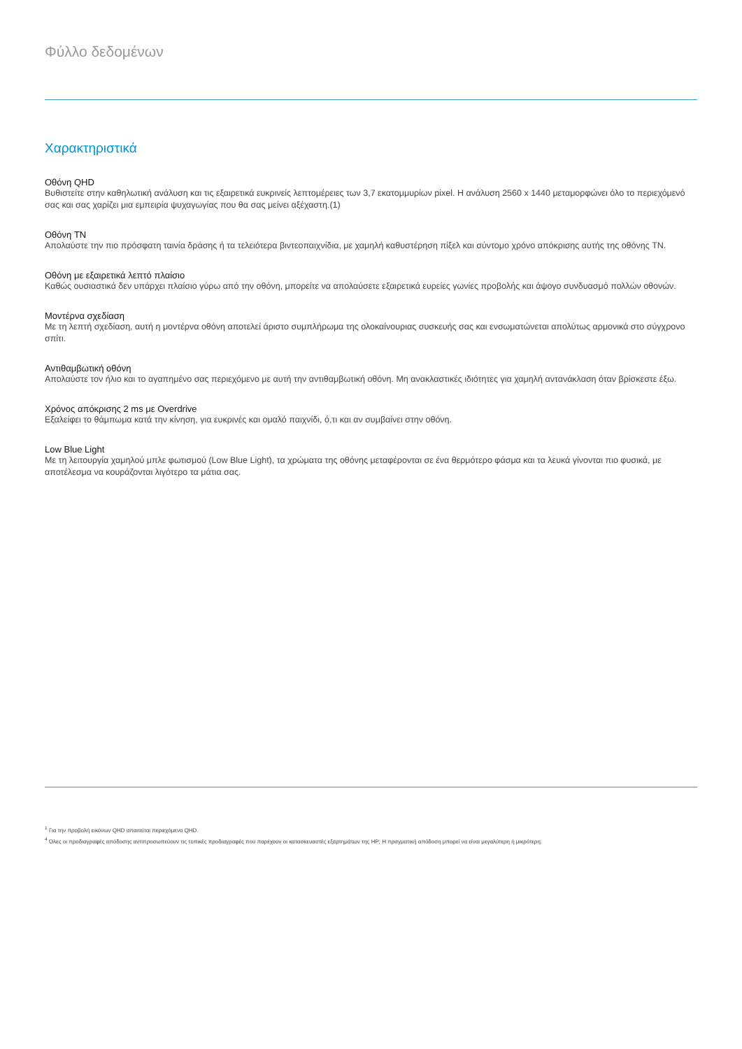Φύλλο δεδομένων
Χαρακτηριστικά
Οθόνη QHD
Βυθιστείτε στην καθηλωτική ανάλυση και τις εξαιρετικά ευκρινείς λεπτομέρειες των 3,7 εκατομμυρίων pixel. Η ανάλυση 2560 x 1440 μεταμορφώνει όλο το περιεχόμενό σας και σας χαρίζει μια εμπειρία ψυχαγωγίας που θα σας μείνει αξέχαστη.(1)
Οθόνη TN
Απολαύστε την πιο πρόσφατη ταινία δράσης ή τα τελειότερα βιντεοπαιχνίδια, με χαμηλή καθυστέρηση πίξελ και σύντομο χρόνο απόκρισης αυτής της οθόνης TN.
Οθόνη με εξαιρετικά λεπτό πλαίσιο
Καθώς ουσιαστικά δεν υπάρχει πλαίσιο γύρω από την οθόνη, μπορείτε να απολαύσετε εξαιρετικά ευρείες γωνίες προβολής και άψογο συνδυασμό πολλών οθονών.
Μοντέρνα σχεδίαση
Με τη λεπτή σχεδίαση, αυτή η μοντέρνα οθόνη αποτελεί άριστο συμπλήρωμα της ολοκαίνουριας συσκευής σας και ενσωματώνεται απολύτως αρμονικά στο σύγχρονο σπίτι.
Αντιθαμβωτική οθόνη
Απολαύστε τον ήλιο και το αγαπημένο σας περιεχόμενο με αυτή την αντιθαμβωτική οθόνη. Μη ανακλαστικές ιδιότητες για χαμηλή αντανάκλαση όταν βρίσκεστε έξω.
Χρόνος απόκρισης 2 ms με Overdrive
Εξαλείφει το θάμπωμα κατά την κίνηση, για ευκρινές και ομαλό παιχνίδι, ό,τι και αν συμβαίνει στην οθόνη.
Low Blue Light
Με τη λειτουργία χαμηλού μπλε φωτισμού (Low Blue Light), τα χρώματα της οθόνης μεταφέρονται σε ένα θερμότερο φάσμα και τα λευκά γίνονται πιο φυσικά, με αποτέλεσμα να κουράζονται λιγότερο τα μάτια σας.
<sup>1</sup> Για την προβολή εικόνων QHD απαιτείται περιεχόμενο QHD.
<sup>4</sup> Όλες οι προδιαγραφές απόδοσης αντιπροσωπεύουν τις τυπικές προδιαγραφές που παρέχουν οι κατασκευαστές εξαρτημάτων της HP; Η πραγματική απόδοση μπορεί να είναι μεγαλύτερη ή μικρότερη.